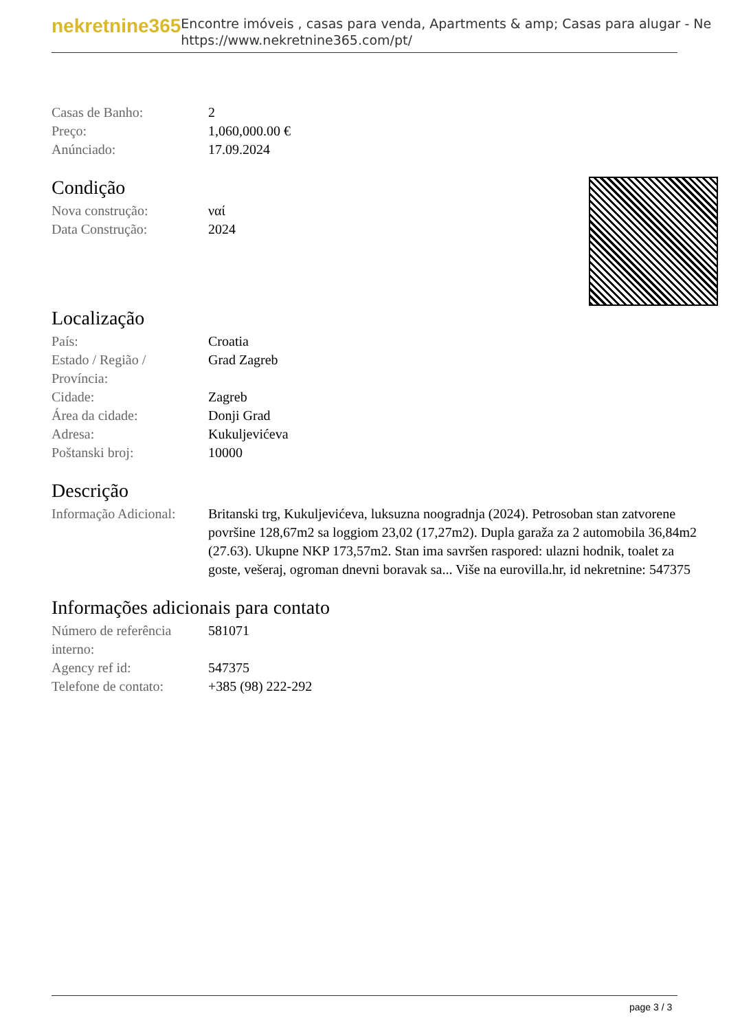nekretnine365
Encontre imóveis , casas para venda, Apartments & amp; Casas para alugar - Ne
https://www.nekretnine365.com/pt/
| Casas de Banho: | 2 |
| Preço: | 1,060,000.00 € |
| Anúnciado: | 17.09.2024 |
Condição
| Nova construção: | ναί |
| Data Construção: | 2024 |
Localização
| País: | Croatia |
| Estado / Região / Província: | Grad Zagreb |
| Cidade: | Zagreb |
| Área da cidade: | Donji Grad |
| Adresa: | Kukuljevićeva |
| Poštanski broj: | 10000 |
Descrição
| Informação Adicional: | Britanski trg, Kukuljevićeva, luksuzna noogradnja (2024). Petrosoban stan zatvorene površine 128,67m2 sa loggiom 23,02 (17,27m2). Dupla garaža za 2 automobila 36,84m2 (27.63). Ukupne NKP 173,57m2. Stan ima savršen raspored: ulazni hodnik, toalet za goste, vešeraj, ogroman dnevni boravak sa... Više na eurovilla.hr, id nekretnine: 547375 |
Informações adicionais para contato
| Número de referência interno: | 581071 |
| Agency ref id: | 547375 |
| Telefone de contato: | +385 (98) 222-292 |
page 3 / 3